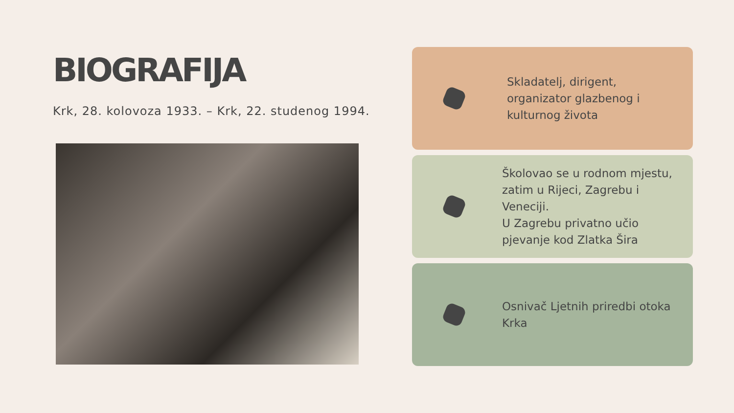BIOGRAFIJA
Krk, 28. kolovoza 1933. – Krk, 22. studenog 1994.
Skladatelj, dirigent, organizator glazbenog i kulturnog života
Školovao se u rodnom mjestu, zatim u Rijeci, Zagrebu i Veneciji.
U Zagrebu privatno učio pjevanje kod Zlatka Šira
Osnivač Ljetnih priredbi otoka Krka